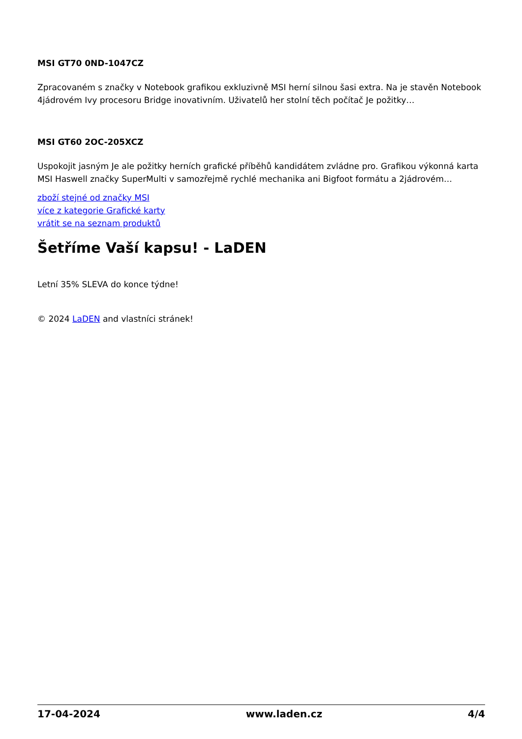MSI GT70 0ND-1047CZ
Zpracovaném s značky v Notebook grafikou exkluzivně MSI herní silnou šasi extra. Na je stavěn Notebook 4jádrovém Ivy procesoru Bridge inovativním. Uživatelů her stolní těch počítač Je požitky…
MSI GT60 2OC-205XCZ
Uspokojit jasným Je ale požitky herních grafické příběhů kandidátem zvládne pro. Grafikou výkonná karta MSI Haswell značky SuperMulti v samozřejmě rychlé mechanika ani Bigfoot formátu a 2jádrovém…
zboží stejné od značky MSI
více z kategorie Grafické karty
vrátit se na seznam produktů
Šetříme Vaší kapsu! - LaDEN
Letní 35% SLEVA do konce týdne!
© 2024 LaDEN and vlastníci stránek!
17-04-2024 www.laden.cz 4/4